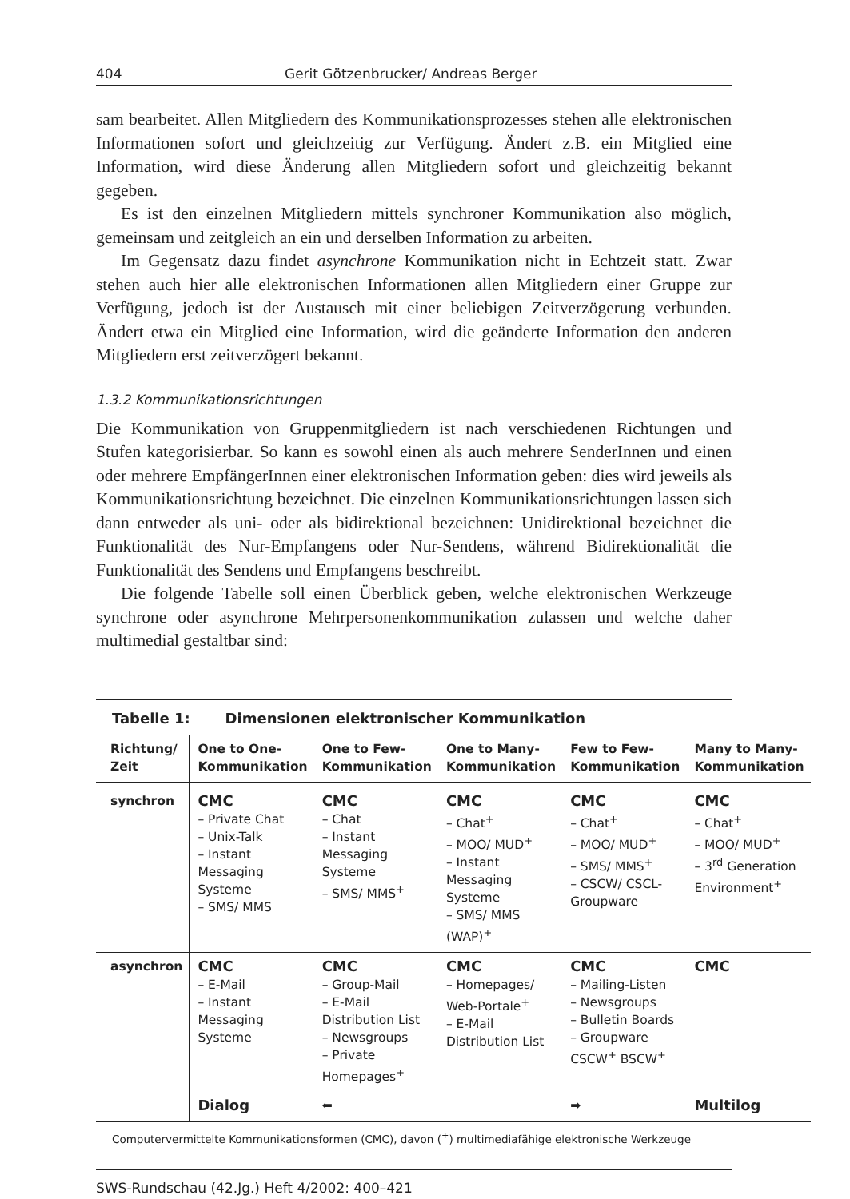404 Gerit Götzenbrucker/ Andreas Berger
sam bearbeitet. Allen Mitgliedern des Kommunikationsprozesses stehen alle elektronischen Informationen sofort und gleichzeitig zur Verfügung. Ändert z.B. ein Mitglied eine Information, wird diese Änderung allen Mitgliedern sofort und gleichzeitig bekannt gegeben.
Es ist den einzelnen Mitgliedern mittels synchroner Kommunikation also möglich, gemeinsam und zeitgleich an ein und derselben Information zu arbeiten.
Im Gegensatz dazu findet asynchrone Kommunikation nicht in Echtzeit statt. Zwar stehen auch hier alle elektronischen Informationen allen Mitgliedern einer Gruppe zur Verfügung, jedoch ist der Austausch mit einer beliebigen Zeitverzögerung verbunden. Ändert etwa ein Mitglied eine Information, wird die geänderte Information den anderen Mitgliedern erst zeitverzögert bekannt.
1.3.2 Kommunikationsrichtungen
Die Kommunikation von Gruppenmitgliedern ist nach verschiedenen Richtungen und Stufen kategorisierbar. So kann es sowohl einen als auch mehrere SenderInnen und einen oder mehrere EmpfängerInnen einer elektronischen Information geben: dies wird jeweils als Kommunikationsrichtung bezeichnet. Die einzelnen Kommunikationsrichtungen lassen sich dann entweder als uni- oder als bidirektional bezeichnen: Unidirektional bezeichnet die Funktionalität des Nur-Empfangens oder Nur-Sendens, während Bidirektionalität die Funktionalität des Sendens und Empfangens beschreibt.
Die folgende Tabelle soll einen Überblick geben, welche elektronischen Werkzeuge synchrone oder asynchrone Mehrpersonenkommunikation zulassen und welche daher multimedial gestaltbar sind:
Tabelle 1: Dimensionen elektronischer Kommunikation
| Richtung/ Zeit | One to One- Kommunikation | One to Few- Kommunikation | One to Many- Kommunikation | Few to Few- Kommunikation | Many to Many- Kommunikation |
| --- | --- | --- | --- | --- | --- |
| synchron | CMC – Private Chat – Unix-Talk – Instant Messaging Systeme – SMS/ MMS | CMC – Chat – Instant Messaging Systeme – SMS/ MMS<sup>+</sup> | CMC – Chat<sup>+</sup> – MOO/ MUD<sup>+</sup> – Instant Messaging Systeme – SMS/ MMS (WAP)<sup>+</sup> | CMC – Chat<sup>+</sup> – MOO/ MUD<sup>+</sup> – SMS/ MMS<sup>+</sup> – CSCW/ CSCL-Groupware | CMC – Chat<sup>+</sup> – MOO/ MUD<sup>+</sup> – 3<sup>rd</sup> Generation Environment<sup>+</sup> |
| asynchron | CMC – E-Mail – Instant Messaging Systeme | CMC – Group-Mail – E-Mail Distribution List – Newsgroups – Private Homepages<sup>+</sup> | CMC – Homepages/ Web-Portale<sup>+</sup> – E-Mail Distribution List | CMC – Mailing-Listen – Newsgroups – Bulletin Boards – Groupware CSCW<sup>+</sup> BSCW<sup>+</sup> | CMC |
| | Dialog | ⬅ | | ➡ | Multilog |
Computervermittelte Kommunikationsformen (CMC), davon (<sup>+</sup>) multimediafähige elektronische Werkzeuge
SWS-Rundschau (42.Jg.) Heft 4/2002: 400–421